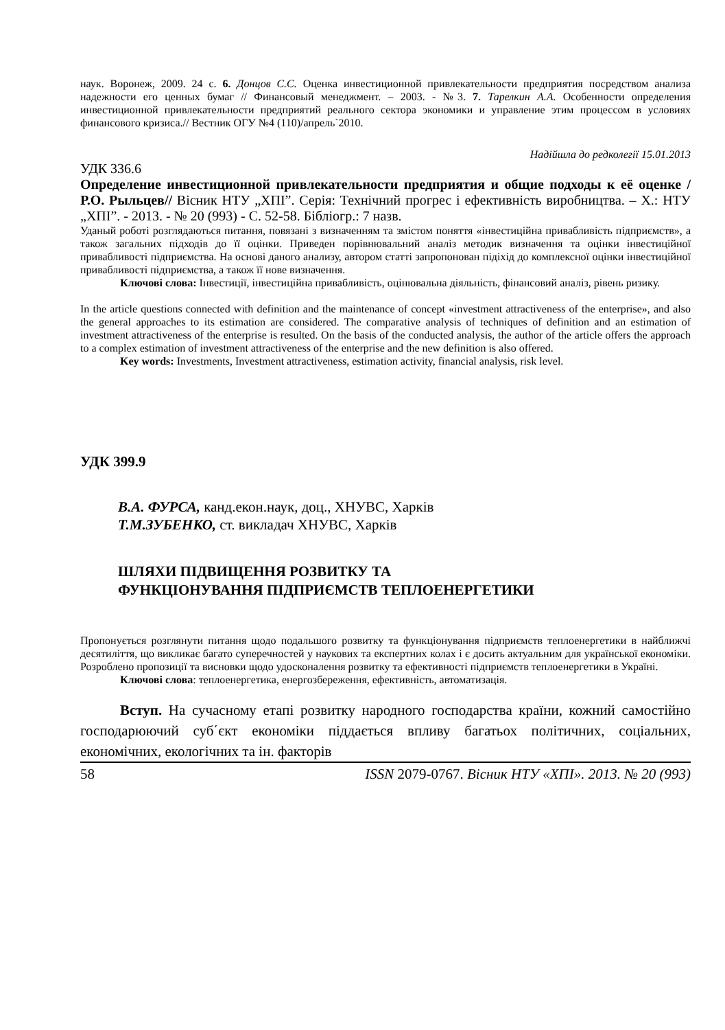наук. Воронеж, 2009. 24 с. 6. Донцов С.С. Оценка инвестиционной привлекательности предприятия посредством анализа надежности его ценных бумаг // Финансовый менеджмент. – 2003. - №3. 7. Тарелкин А.А. Особенности определения инвестиционной привлекательности предприятий реального сектора экономики и управление этим процессом в условиях финансового кризиса.// Вестник ОГУ №4 (110)/апрель`2010.
Надійшла до редколегії 15.01.2013
УДК 336.6
Определение инвестиционной привлекательности предприятия и общие подходы к её оценке /Р.О. Рыльцев// Вісник НТУ „ХПІ”. Серія: Технічний прогрес і ефективність виробництва. – Х.: НТУ „ХПІ”. - 2013. - № 20 (993) - С. 52-58. Бібліогр.: 7 назв.
Уданый роботі розглядаються питання, повязані з визначенням та змістом поняття «інвестиційна привабливість підприємств», а також загальних підходів до її оцінки. Приведен порівнювальний аналіз методик визначення та оцінки інвестиційної привабливості підприємства. На основі даного анализу, автором статті запропонован підіхід до комплексної оцінки інвестиційної привабливості підприємства, а також її нове визначення.
Ключові слова: Інвестиції, інвестиційна привабливість, оцінювальна діяльність, фінансовий аналіз, рівень ризику.
In the article questions connected with definition and the maintenance of concept «investment attractiveness of the enterprise», and also the general approaches to its estimation are considered. The comparative analysis of techniques of definition and an estimation of investment attractiveness of the enterprise is resulted. On the basis of the conducted analysis, the author of the article offers the approach to a complex estimation of investment attractiveness of the enterprise and the new definition is also offered.
Key words: Investments, Investment attractiveness, estimation activity, financial analysis, risk level.
УДК 399.9
В.А. ФУРСА, канд.екон.наук, доц., ХНУВС, Харків
Т.М.ЗУБЕНКО, ст. викладач ХНУВС, Харків
ШЛЯХИ ПІДВИЩЕННЯ РОЗВИТКУ ТА
ФУНКЦІОНУВАННЯ ПІДПРИЄМСТВ ТЕПЛОЕНЕРГЕТИКИ
Пропонується розглянути питання щодо подальшого розвитку та функціонування підприємств теплоенергетики в найближчі десятиліття, що викликає багато суперечностей у наукових та експертних колах і є досить актуальним для української економіки. Розроблено пропозиції та висновки щодо удосконалення розвитку та ефективності підприємств теплоенергетики в Україні.
Ключові слова: теплоенергетика, енергозбереження, ефективність, автоматизація.
Вступ. На сучасному етапі розвитку народного господарства країни, кожний самостійно господарюючий суб΄єкт економіки піддається впливу багатьох політичних, соціальних, економічних, екологічних та ін. факторів
58 ISSN 2079-0767. Вісник НТУ «ХПІ». 2013. № 20 (993)